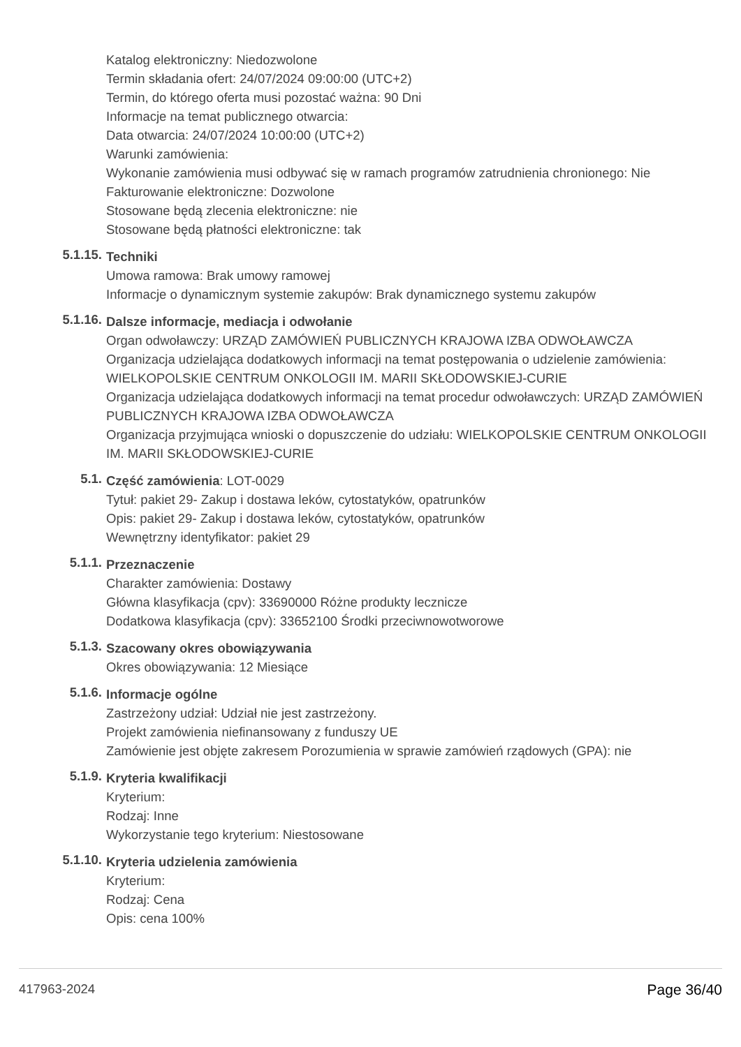Katalog elektroniczny: Niedozwolone
Termin składania ofert: 24/07/2024 09:00:00 (UTC+2)
Termin, do którego oferta musi pozostać ważna: 90 Dni
Informacje na temat publicznego otwarcia:
Data otwarcia: 24/07/2024 10:00:00 (UTC+2)
Warunki zamówienia:
Wykonanie zamówienia musi odbywać się w ramach programów zatrudnienia chronionego: Nie
Fakturowanie elektroniczne: Dozwolone
Stosowane będą zlecenia elektroniczne: nie
Stosowane będą płatności elektroniczne: tak
5.1.15.
Techniki
Umowa ramowa: Brak umowy ramowej
Informacje o dynamicznym systemie zakupów: Brak dynamicznego systemu zakupów
5.1.16.
Dalsze informacje, mediacja i odwołanie
Organ odwoławczy: URZĄD ZAMÓWIEŃ PUBLICZNYCH KRAJOWA IZBA ODWOŁAWCZA
Organizacja udzielająca dodatkowych informacji na temat postępowania o udzielenie zamówienia: WIELKOPOLSKIE CENTRUM ONKOLOGII IM. MARII SKŁODOWSKIEJ-CURIE
Organizacja udzielająca dodatkowych informacji na temat procedur odwoławczych: URZĄD ZAMÓWIEŃ PUBLICZNYCH KRAJOWA IZBA ODWOŁAWCZA
Organizacja przyjmująca wnioski o dopuszczenie do udziału: WIELKOPOLSKIE CENTRUM ONKOLOGII IM. MARII SKŁODOWSKIEJ-CURIE
5.1.
Część zamówienia: LOT-0029
Tytuł: pakiet 29- Zakup i dostawa leków, cytostatyków, opatrunków
Opis: pakiet 29- Zakup i dostawa leków, cytostatyków, opatrunków
Wewnętrzny identyfikator: pakiet 29
5.1.1.
Przeznaczenie
Charakter zamówienia: Dostawy
Główna klasyfikacja (cpv): 33690000 Różne produkty lecznicze
Dodatkowa klasyfikacja (cpv): 33652100 Środki przeciwnowotworowe
5.1.3.
Szacowany okres obowiązywania
Okres obowiązywania: 12 Miesiące
5.1.6.
Informacje ogólne
Zastrzeżony udział: Udział nie jest zastrzeżony.
Projekt zamówienia niefinansowany z funduszy UE
Zamówienie jest objęte zakresem Porozumienia w sprawie zamówień rządowych (GPA): nie
5.1.9.
Kryteria kwalifikacji
Kryterium:
Rodzaj: Inne
Wykorzystanie tego kryterium: Niestosowane
5.1.10.
Kryteria udzielenia zamówienia
Kryterium:
Rodzaj: Cena
Opis: cena 100%
417963-2024 Page 36/40